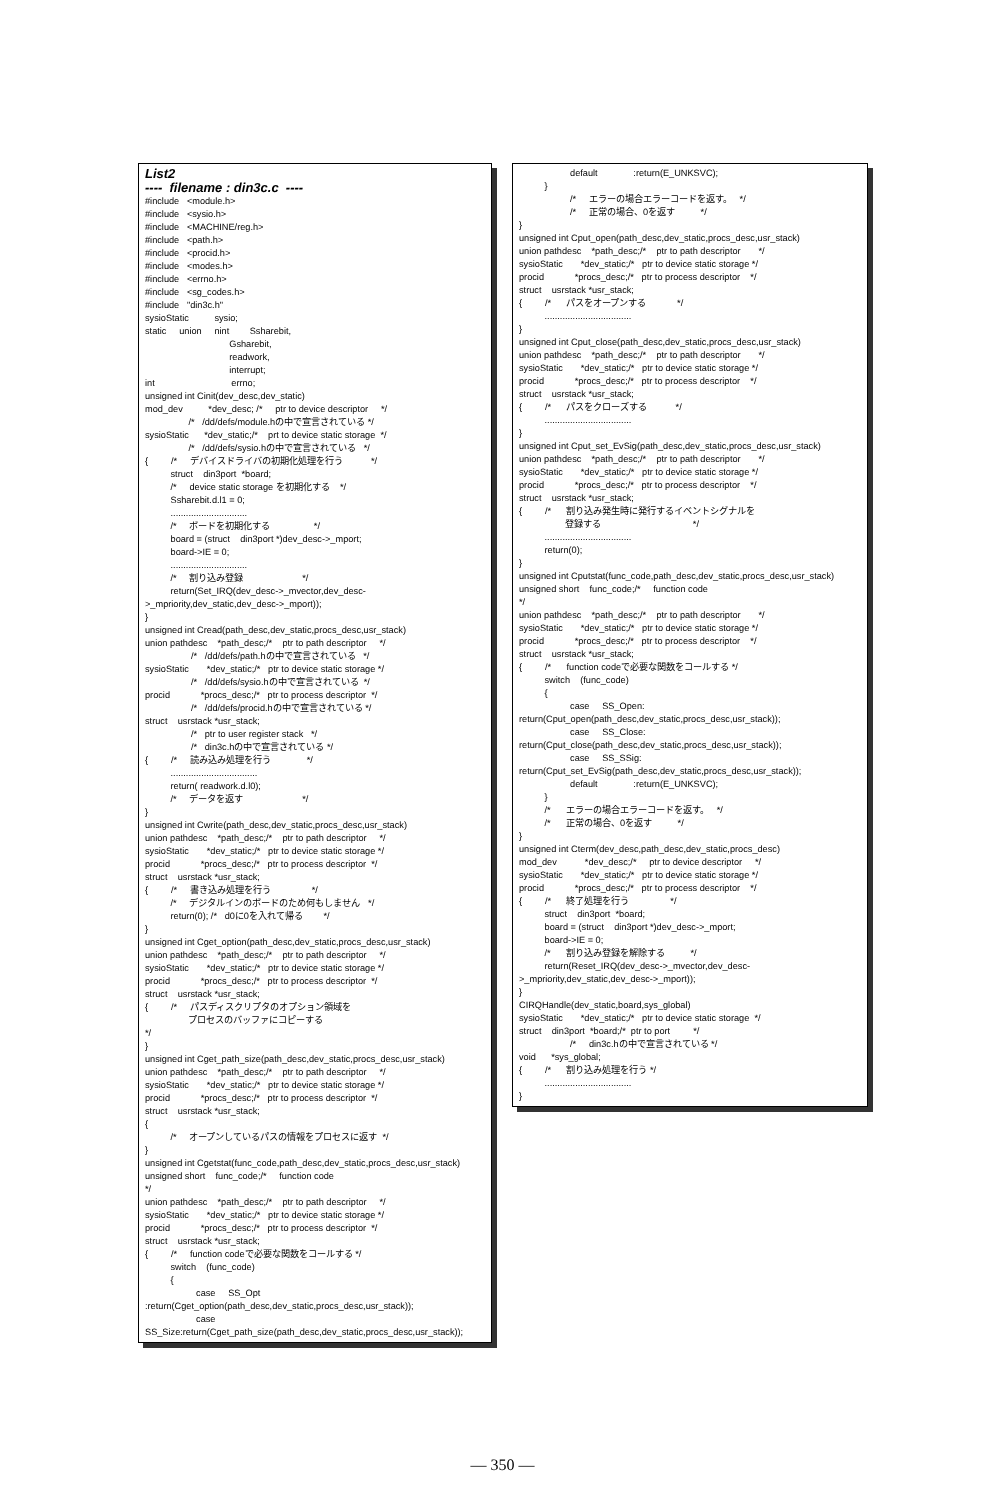List2
---- filename : din3c.c ----
#include <module.h> #include <sysio.h> #include <MACHINE/reg.h> #include <path.h> #include <procid.h> #include <modes.h> #include <errno.h> #include <sg_codes.h> #include "din3c.h" sysioStatic sysio; static union nint Ssharebit, Gsharebit, readwork, interrupt; int errno; unsigned int Cinit(dev_desc,dev_static) mod_dev *dev_desc; /* ptr to device descriptor */ /* /dd/defs/module.hの中で宣言されている */ sysioStatic *dev_static;/* prt to device static storage */ /* /dd/defs/sysio.hの中で宣言されている */ { /* デバイスドライバの初期化処理を行う */ struct din3port *board; /* device static storage を初期化する */ Ssharebit.d.l1 = 0; .............................. /* ボードを初期化する */ board = (struct din3port *)dev_desc->_mport; board->IE = 0; .............................. /* 割り込み登録 */ return(Set_IRQ(dev_desc->_mvector,dev_desc- >_mpriority,dev_static,dev_desc->_mport)); } unsigned int Cread(path_desc,dev_static,procs_desc,usr_stack) union pathdesc *path_desc;/* ptr to path descriptor */ /* /dd/defs/path.hの中で宣言されている */ sysioStatic *dev_static;/* ptr to device static storage */ /* /dd/defs/sysio.hの中で宣言されている */ procid *procs_desc;/* ptr to process descriptor */ /* /dd/defs/procid.hの中で宣言されている */ struct usrstack *usr_stack; /* ptr to user register stack */ /* din3c.hの中で宣言されている */ { /* 読み込み処理を行う */ .................................. return( readwork.d.l0); /* データを返す */ } unsigned int Cwrite(path_desc,dev_static,procs_desc,usr_stack) union pathdesc *path_desc;/* ptr to path descriptor */ sysioStatic *dev_static;/* ptr to device static storage */ procid *procs_desc;/* ptr to process descriptor */ struct usrstack *usr_stack; { /* 書き込み処理を行う */ /* デジタルインのボードのため何もしません */ return(0); /* d0に0を入れて帰る */ } unsigned int Cget_option(path_desc,dev_static,procs_desc,usr_stack) union pathdesc *path_desc;/* ptr to path descriptor */ sysioStatic *dev_static;/* ptr to device static storage */ procid *procs_desc;/* ptr to process descriptor */ struct usrstack *usr_stack; { /* パスディスクリプタのオプション領域を プロセスのバッファにコピーする */ } unsigned int Cget_path_size(path_desc,dev_static,procs_desc,usr_stack) union pathdesc *path_desc;/* ptr to path descriptor */ sysioStatic *dev_static;/* ptr to device static storage */ procid *procs_desc;/* ptr to process descriptor */ struct usrstack *usr_stack; { /* オープンしているパスの情報をプロセスに返す */ } unsigned int Cgetstat(func_code,path_desc,dev_static,procs_desc,usr_stack) unsigned short func_code;/* function code */ union pathdesc *path_desc;/* ptr to path descriptor */ sysioStatic *dev_static;/* ptr to device static storage */ procid *procs_desc;/* ptr to process descriptor */ struct usrstack *usr_stack; { /* function codeで必要な関数をコールする */ switch (func_code) { case SS_Opt :return(Cget_option(path_desc,dev_static,procs_desc,usr_stack)); case SS_Size:return(Cget_path_size(path_desc,dev_static,procs_desc,usr_stack));
default :return(E_UNKSVC); } /* エラーの場合エラーコードを返す。 */ /* 正常の場合、0を返す */ } unsigned int Cput_open(path_desc,dev_static,procs_desc,usr_stack) union pathdesc *path_desc;/* ptr to path descriptor */ sysioStatic *dev_static;/* ptr to device static storage */ procid *procs_desc;/* ptr to process descriptor */ struct usrstack *usr_stack; { /* パスをオープンする */ .................................. } unsigned int Cput_close(path_desc,dev_static,procs_desc,usr_stack) union pathdesc *path_desc;/* ptr to path descriptor */ sysioStatic *dev_static;/* ptr to device static storage */ procid *procs_desc;/* ptr to process descriptor */ struct usrstack *usr_stack; { /* パスをクローズする */ .................................. } unsigned int Cput_set_EvSig(path_desc,dev_static,procs_desc,usr_stack) union pathdesc *path_desc;/* ptr to path descriptor */ sysioStatic *dev_static;/* ptr to device static storage */ procid *procs_desc;/* ptr to process descriptor */ struct usrstack *usr_stack; { /* 割り込み発生時に発行するイベントシグナルを 登録する */ .................................. return(0); } unsigned int Cputstat(func_code,path_desc,dev_static,procs_desc,usr_stack) unsigned short func_code;/* function code */ union pathdesc *path_desc;/* ptr to path descriptor */ sysioStatic *dev_static;/* ptr to device static storage */ procid *procs_desc;/* ptr to process descriptor */ struct usrstack *usr_stack; { /* function codeで必要な関数をコールする */ switch (func_code) { case SS_Open: return(Cput_open(path_desc,dev_static,procs_desc,usr_stack)); case SS_Close: return(Cput_close(path_desc,dev_static,procs_desc,usr_stack)); case SS_SSig: return(Cput_set_EvSig(path_desc,dev_static,procs_desc,usr_stack)); default :return(E_UNKSVC); } /* エラーの場合エラーコードを返す。 */ /* 正常の場合、0を返す */ } unsigned int Cterm(dev_desc,path_desc,dev_static,procs_desc) mod_dev *dev_desc;/* ptr to device descriptor */ sysioStatic *dev_static;/* ptr to device static storage */ procid *procs_desc;/* ptr to process descriptor */ { /* 終了処理を行う */ struct din3port *board; board = (struct din3port *)dev_desc->_mport; board->IE = 0; /* 割り込み登録を解除する */ return(Reset_IRQ(dev_desc->_mvector,dev_desc- >_mpriority,dev_static,dev_desc->_mport)); } CIRQHandle(dev_static,board,sys_global) sysioStatic *dev_static;/* ptr to device static storage */ struct din3port *board;/* ptr to port */ /* din3c.hの中で宣言されている */ void *sys_global; { /* 割り込み処理を行う */ .................................. }
— 350 —